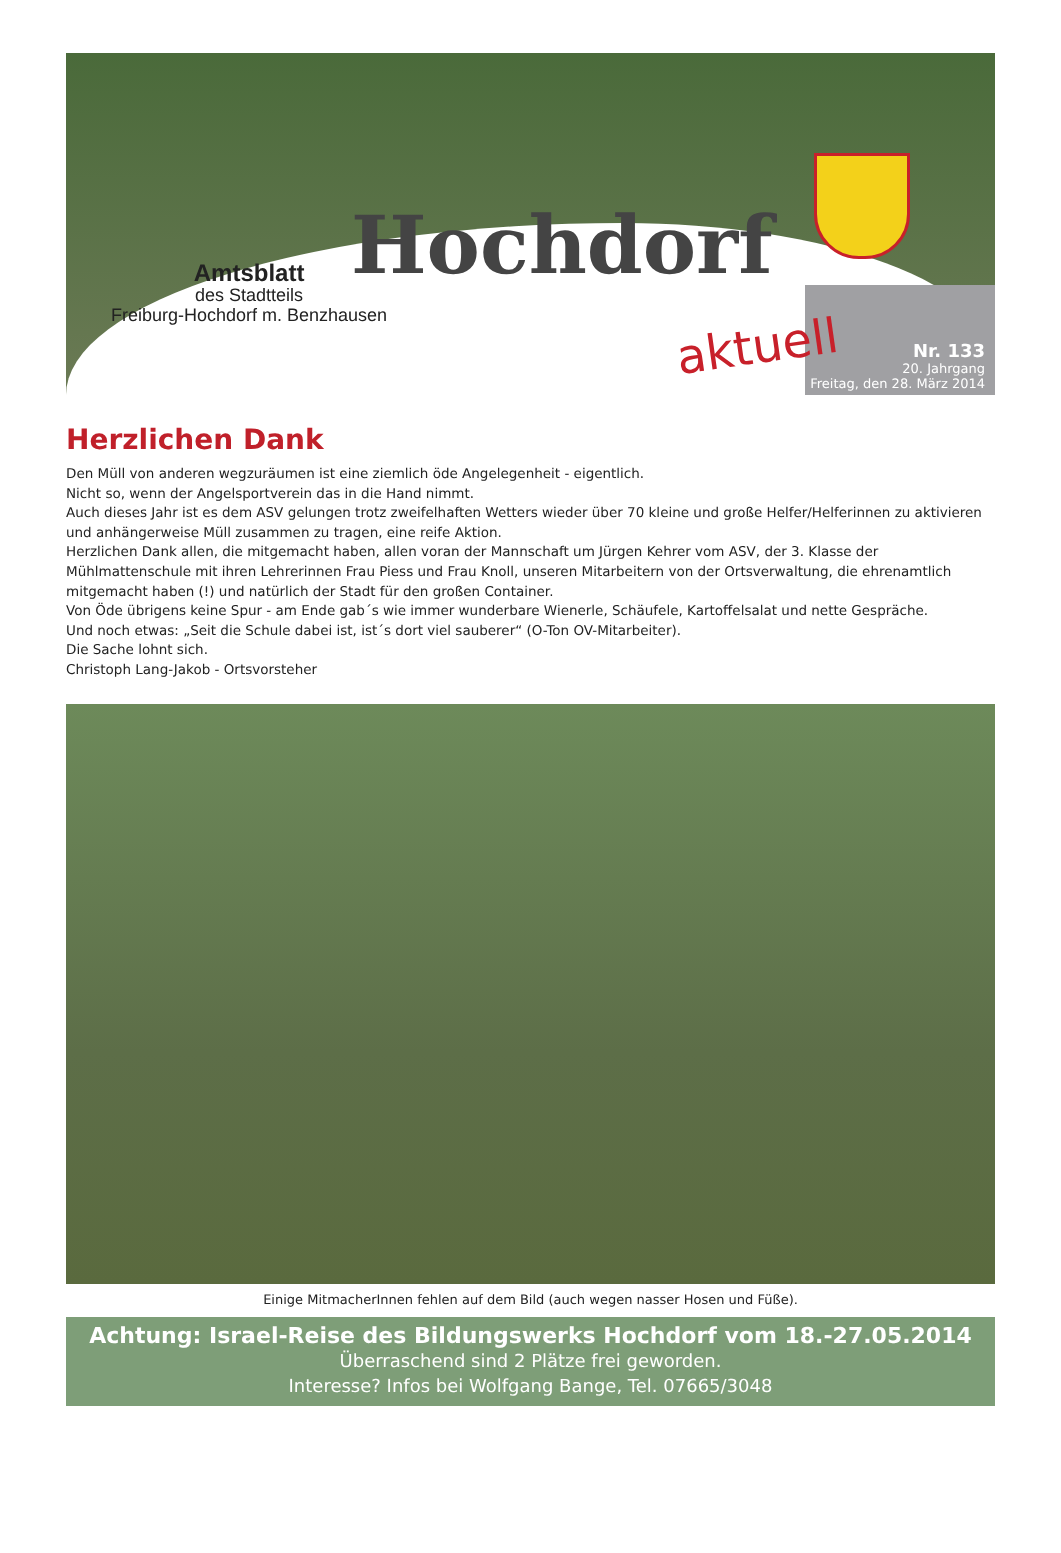Hochdorf
aktuell
Amtsblatt
des Stadtteils
Freiburg-Hochdorf m. Benzhausen
Nr. 133
20. Jahrgang
Freitag, den 28. März 2014
Herzlichen Dank
Den Müll von anderen wegzuräumen ist eine ziemlich öde Angelegenheit - eigentlich.
Nicht so, wenn der Angelsportverein das in die Hand nimmt.
Auch dieses Jahr ist es dem ASV gelungen trotz zweifelhaften Wetters wieder über 70 kleine und große Helfer/Helferinnen zu aktivieren und anhängerweise Müll zusammen zu tragen, eine reife Aktion.
Herzlichen Dank allen, die mitgemacht haben, allen voran der Mannschaft um Jürgen Kehrer vom ASV, der 3. Klasse der Mühlmattenschule mit ihren Lehrerinnen Frau Piess und Frau Knoll, unseren Mitarbeitern von der Ortsverwaltung, die ehrenamtlich mitgemacht haben (!) und natürlich der Stadt für den großen Container.
Von Öde übrigens keine Spur - am Ende gab´s wie immer wunderbare Wienerle, Schäufele, Kartoffelsalat und nette Gespräche.
Und noch etwas: „Seit die Schule dabei ist, ist´s dort viel sauberer“ (O-Ton OV-Mitarbeiter).
Die Sache lohnt sich.
Christoph Lang-Jakob - Ortsvorsteher
Einige MitmacherInnen fehlen auf dem Bild (auch wegen nasser Hosen und Füße).
Achtung: Israel-Reise des Bildungswerks Hochdorf vom 18.-27.05.2014
Überraschend sind 2 Plätze frei geworden.
Interesse? Infos bei Wolfgang Bange, Tel. 07665/3048